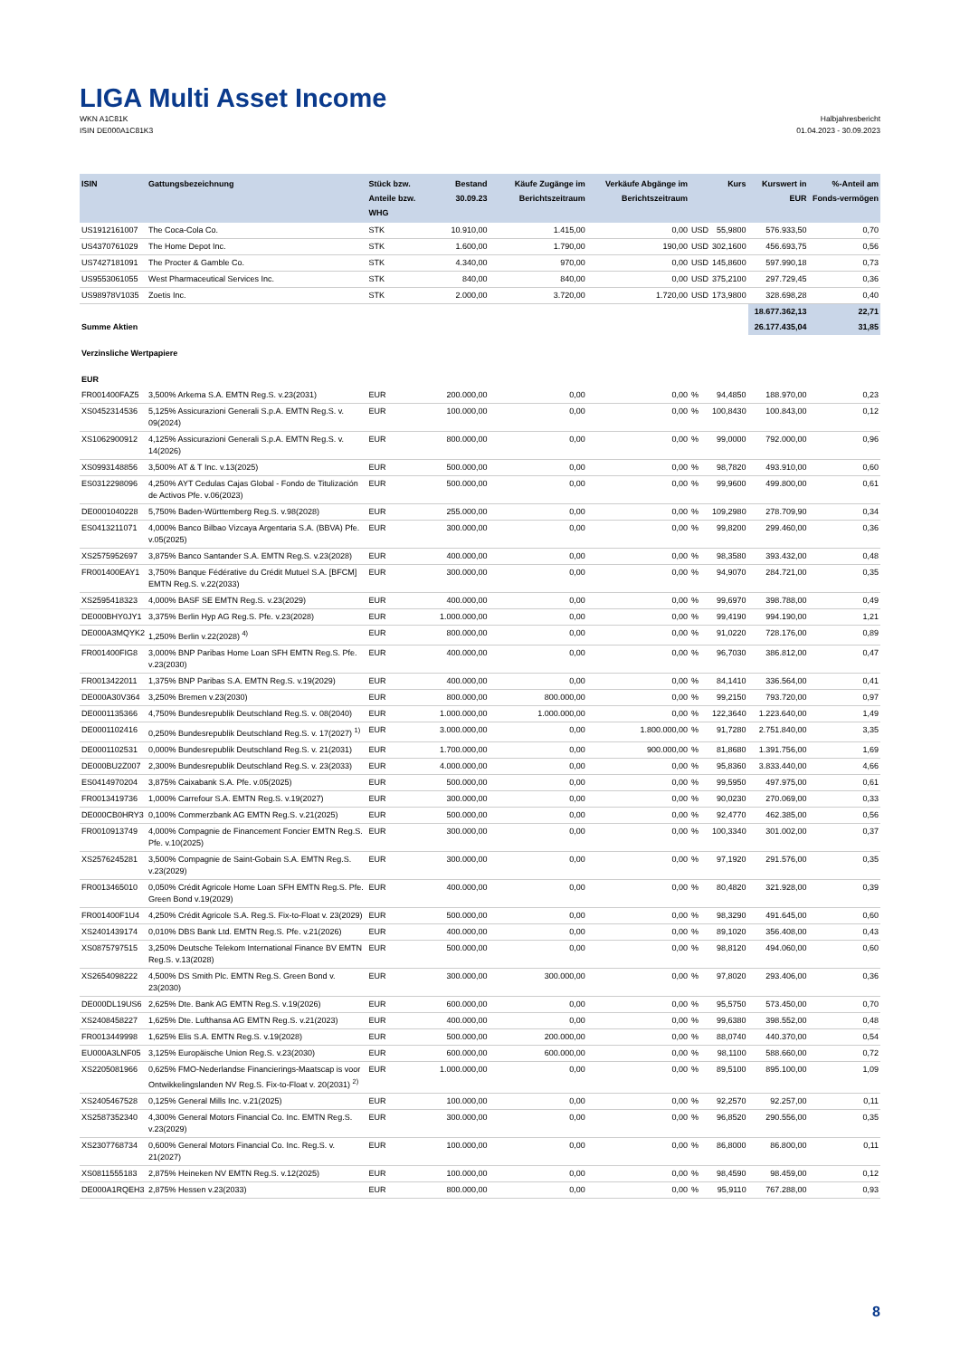LIGA Multi Asset Income
WKN A1C81K
ISIN DE000A1C81K3
Halbjahresbericht
01.04.2023 - 30.09.2023
| ISIN | Gattungsbezeichnung | Stück bzw. Anteile bzw. WHG | Bestand 30.09.23 | Käufe Zugänge im Berichtszeitraum | Verkäufe Abgänge im Berichtszeitraum | | Kurs | Kurswert in EUR | %-Anteil am Fonds-vermögen |
| --- | --- | --- | --- | --- | --- | --- | --- | --- | --- |
| US1912161007 | The Coca-Cola Co. | STK | 10.910,00 | 1.415,00 | 0,00 | USD | 55,9800 | 576.933,50 | 0,70 |
| US4370761029 | The Home Depot Inc. | STK | 1.600,00 | 1.790,00 | 190,00 | USD | 302,1600 | 456.693,75 | 0,56 |
| US7427181091 | The Procter & Gamble Co. | STK | 4.340,00 | 970,00 | 0,00 | USD | 145,8600 | 597.990,18 | 0,73 |
| US9553061055 | West Pharmaceutical Services Inc. | STK | 840,00 | 840,00 | 0,00 | USD | 375,2100 | 297.729,45 | 0,36 |
| US98978V1035 | Zoetis Inc. | STK | 2.000,00 | 3.720,00 | 1.720,00 | USD | 173,9800 | 328.698,28 | 0,40 |
| | | | | | | | | 18.677.362,13 | 22,71 |
| Summe Aktien | | | | | | | | 26.177.435,04 | 31,85 |
| Verzinsliche Wertpapiere | | | | | | | | | |
| EUR | | | | | | | | | |
| FR001400FAZ5 | 3,500% Arkema S.A. EMTN Reg.S. v.23(2031) | EUR | 200.000,00 | 0,00 | 0,00 | % | 94,4850 | 188.970,00 | 0,23 |
| XS0452314536 | 5,125% Assicurazioni Generali S.p.A. EMTN Reg.S. v. 09(2024) | EUR | 100.000,00 | 0,00 | 0,00 | % | 100,8430 | 100.843,00 | 0,12 |
| XS1062900912 | 4,125% Assicurazioni Generali S.p.A. EMTN Reg.S. v. 14(2026) | EUR | 800.000,00 | 0,00 | 0,00 | % | 99,0000 | 792.000,00 | 0,96 |
| XS0993148856 | 3,500% AT & T Inc. v.13(2025) | EUR | 500.000,00 | 0,00 | 0,00 | % | 98,7820 | 493.910,00 | 0,60 |
| ES0312298096 | 4,250% AYT Cedulas Cajas Global - Fondo de Titulización de Activos Pfe. v.06(2023) | EUR | 500.000,00 | 0,00 | 0,00 | % | 99,9600 | 499.800,00 | 0,61 |
| DE0001040228 | 5,750% Baden-Württemberg Reg.S. v.98(2028) | EUR | 255.000,00 | 0,00 | 0,00 | % | 109,2980 | 278.709,90 | 0,34 |
| ES0413211071 | 4,000% Banco Bilbao Vizcaya Argentaria S.A. (BBVA) Pfe. v.05(2025) | EUR | 300.000,00 | 0,00 | 0,00 | % | 99,8200 | 299.460,00 | 0,36 |
| XS2575952697 | 3,875% Banco Santander S.A. EMTN Reg.S. v.23(2028) | EUR | 400.000,00 | 0,00 | 0,00 | % | 98,3580 | 393.432,00 | 0,48 |
| FR001400EAY1 | 3,750% Banque Fédérative du Crédit Mutuel S.A. [BFCM] EMTN Reg.S. v.22(2033) | EUR | 300.000,00 | 0,00 | 0,00 | % | 94,9070 | 284.721,00 | 0,35 |
| XS2595418323 | 4,000% BASF SE EMTN Reg.S. v.23(2029) | EUR | 400.000,00 | 0,00 | 0,00 | % | 99,6970 | 398.788,00 | 0,49 |
| DE000BHY0JY1 | 3,375% Berlin Hyp AG Reg.S. Pfe. v.23(2028) | EUR | 1.000.000,00 | 0,00 | 0,00 | % | 99,4190 | 994.190,00 | 1,21 |
| DE000A3MQYK2 | 1,250% Berlin v.22(2028) <sup>4)</sup> | EUR | 800.000,00 | 0,00 | 0,00 | % | 91,0220 | 728.176,00 | 0,89 |
| FR001400FIG8 | 3,000% BNP Paribas Home Loan SFH EMTN Reg.S. Pfe. v.23(2030) | EUR | 400.000,00 | 0,00 | 0,00 | % | 96,7030 | 386.812,00 | 0,47 |
| FR0013422011 | 1,375% BNP Paribas S.A. EMTN Reg.S. v.19(2029) | EUR | 400.000,00 | 0,00 | 0,00 | % | 84,1410 | 336.564,00 | 0,41 |
| DE000A30V364 | 3,250% Bremen v.23(2030) | EUR | 800.000,00 | 800.000,00 | 0,00 | % | 99,2150 | 793.720,00 | 0,97 |
| DE0001135366 | 4,750% Bundesrepublik Deutschland Reg.S. v. 08(2040) | EUR | 1.000.000,00 | 1.000.000,00 | 0,00 | % | 122,3640 | 1.223.640,00 | 1,49 |
| DE0001102416 | 0,250% Bundesrepublik Deutschland Reg.S. v. 17(2027) <sup>1)</sup> | EUR | 3.000.000,00 | 0,00 | 1.800.000,00 | % | 91,7280 | 2.751.840,00 | 3,35 |
| DE0001102531 | 0,000% Bundesrepublik Deutschland Reg.S. v. 21(2031) | EUR | 1.700.000,00 | 0,00 | 900.000,00 | % | 81,8680 | 1.391.756,00 | 1,69 |
| DE000BU2Z007 | 2,300% Bundesrepublik Deutschland Reg.S. v. 23(2033) | EUR | 4.000.000,00 | 0,00 | 0,00 | % | 95,8360 | 3.833.440,00 | 4,66 |
| ES0414970204 | 3,875% Caixabank S.A. Pfe. v.05(2025) | EUR | 500.000,00 | 0,00 | 0,00 | % | 99,5950 | 497.975,00 | 0,61 |
| FR0013419736 | 1,000% Carrefour S.A. EMTN Reg.S. v.19(2027) | EUR | 300.000,00 | 0,00 | 0,00 | % | 90,0230 | 270.069,00 | 0,33 |
| DE000CB0HRY3 | 0,100% Commerzbank AG EMTN Reg.S. v.21(2025) | EUR | 500.000,00 | 0,00 | 0,00 | % | 92,4770 | 462.385,00 | 0,56 |
| FR0010913749 | 4,000% Compagnie de Financement Foncier EMTN Reg.S. Pfe. v.10(2025) | EUR | 300.000,00 | 0,00 | 0,00 | % | 100,3340 | 301.002,00 | 0,37 |
| XS2576245281 | 3,500% Compagnie de Saint-Gobain S.A. EMTN Reg.S. v.23(2029) | EUR | 300.000,00 | 0,00 | 0,00 | % | 97,1920 | 291.576,00 | 0,35 |
| FR0013465010 | 0,050% Crédit Agricole Home Loan SFH EMTN Reg.S. Pfe. Green Bond v.19(2029) | EUR | 400.000,00 | 0,00 | 0,00 | % | 80,4820 | 321.928,00 | 0,39 |
| FR001400F1U4 | 4,250% Crédit Agricole S.A. Reg.S. Fix-to-Float v. 23(2029) | EUR | 500.000,00 | 0,00 | 0,00 | % | 98,3290 | 491.645,00 | 0,60 |
| XS2401439174 | 0,010% DBS Bank Ltd. EMTN Reg.S. Pfe. v.21(2026) | EUR | 400.000,00 | 0,00 | 0,00 | % | 89,1020 | 356.408,00 | 0,43 |
| XS0875797515 | 3,250% Deutsche Telekom International Finance BV EMTN Reg.S. v.13(2028) | EUR | 500.000,00 | 0,00 | 0,00 | % | 98,8120 | 494.060,00 | 0,60 |
| XS2654098222 | 4,500% DS Smith Plc. EMTN Reg.S. Green Bond v. 23(2030) | EUR | 300.000,00 | 300.000,00 | 0,00 | % | 97,8020 | 293.406,00 | 0,36 |
| DE000DL19US6 | 2,625% Dte. Bank AG EMTN Reg.S. v.19(2026) | EUR | 600.000,00 | 0,00 | 0,00 | % | 95,5750 | 573.450,00 | 0,70 |
| XS2408458227 | 1,625% Dte. Lufthansa AG EMTN Reg.S. v.21(2023) | EUR | 400.000,00 | 0,00 | 0,00 | % | 99,6380 | 398.552,00 | 0,48 |
| FR0013449998 | 1,625% Elis S.A. EMTN Reg.S. v.19(2028) | EUR | 500.000,00 | 200.000,00 | 0,00 | % | 88,0740 | 440.370,00 | 0,54 |
| EU000A3LNF05 | 3,125% Europäische Union Reg.S. v.23(2030) | EUR | 600.000,00 | 600.000,00 | 0,00 | % | 98,1100 | 588.660,00 | 0,72 |
| XS2205081966 | 0,625% FMO-Nederlandse Financierings-Maatscap is voor Ontwikkelingslanden NV Reg.S. Fix-to-Float v. 20(2031) <sup>2)</sup> | EUR | 1.000.000,00 | 0,00 | 0,00 | % | 89,5100 | 895.100,00 | 1,09 |
| XS2405467528 | 0,125% General Mills Inc. v.21(2025) | EUR | 100.000,00 | 0,00 | 0,00 | % | 92,2570 | 92.257,00 | 0,11 |
| XS2587352340 | 4,300% General Motors Financial Co. Inc. EMTN Reg.S. v.23(2029) | EUR | 300.000,00 | 0,00 | 0,00 | % | 96,8520 | 290.556,00 | 0,35 |
| XS2307768734 | 0,600% General Motors Financial Co. Inc. Reg.S. v. 21(2027) | EUR | 100.000,00 | 0,00 | 0,00 | % | 86,8000 | 86.800,00 | 0,11 |
| XS0811555183 | 2,875% Heineken NV EMTN Reg.S. v.12(2025) | EUR | 100.000,00 | 0,00 | 0,00 | % | 98,4590 | 98.459,00 | 0,12 |
| DE000A1RQEH3 | 2,875% Hessen v.23(2033) | EUR | 800.000,00 | 0,00 | 0,00 | % | 95,9110 | 767.288,00 | 0,93 |
8